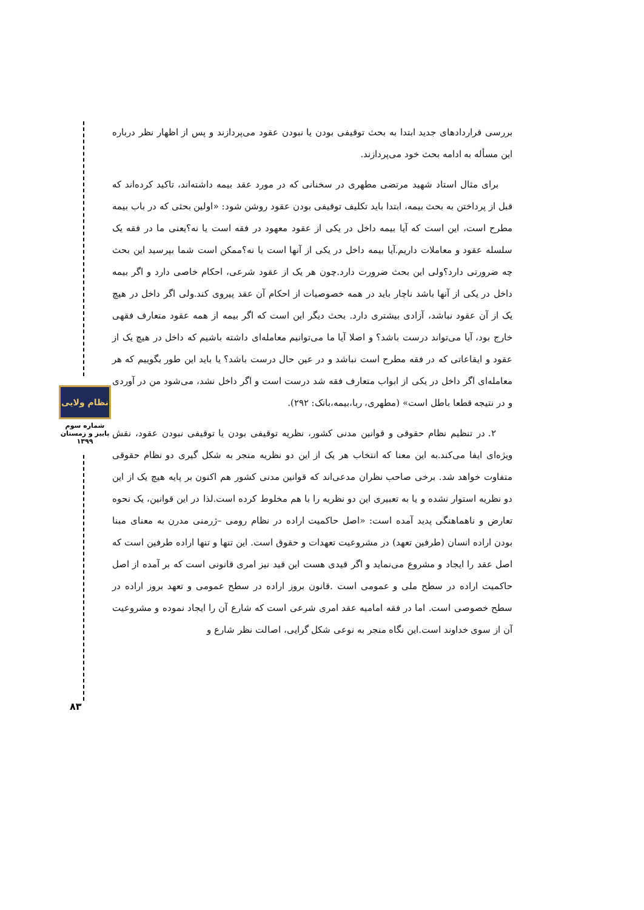بررسی قراردادهای جدید ابتدا به بحث توقیفی بودن یا نبودن عقود می‌پردازند و پس از اظهار نظر درباره این مسأله به ادامه بحث خود می‌پردازند.
برای مثال استاد شهید مرتضی مطهری در سخنانی که در مورد عقد بیمه داشته‌اند، تاکید کرده‌اند که قبل از پرداختن به بحث بیمه، ابتدا باید تکلیف توقیفی بودن عقود روشن شود: «اولین بحثی که در باب بیمه مطرح است، این است که آیا بیمه داخل در یکی از عقود معهود در فقه است یا نه؟یعنی ما در فقه یک سلسله عقود و معاملات داریم.آیا بیمه داخل در یکی از آنها است یا نه؟ممکن است شما بپرسید این بحث چه ضرورتی دارد؟ولی این بحث ضرورت دارد.چون هر یک از عقود شرعی، احکام خاصی دارد و اگر بیمه داخل در یکی از آنها باشد ناچار باید در همه خصوصیات از احکام آن عقد پیروی کند.ولی اگر داخل در هیچ یک از آن عقود نباشد، آزادی بیشتری دارد. بحث دیگر این است که اگر بیمه از همه عقود متعارف فقهی خارج بود، آیا می‌تواند درست باشد؟ و اصلا آیا ما می‌توانیم معامله‌ای داشته باشیم که داخل در هیچ یک از عقود و ایقاعاتی که در فقه مطرح است نباشد و در عین حال درست باشد؟ یا باید این طور بگوییم که هر معامله‌ای اگر داخل در یکی از ابواب متعارف فقه شد درست است و اگر داخل نشد، می‌شود من در آوردی و در نتیجه قطعا باطل است» (مطهری، ربا،بیمه،بانک: ۲۹۲).
۲. در تنظیم نظام حقوقی و قوانین مدنی کشور، نظریه توقیفی بودن یا توقیفی نبودن عقود، نقش ویژه‌ای ایفا می‌کند.به این معنا که انتخاب هر یک از این دو نظریه منجر به شکل گیری دو نظام حقوقی متفاوت خواهد شد. برخی صاحب نظران مدعی‌اند که قوانین مدنی کشور هم اکنون بر پایه هیچ یک از این دو نظریه استوار نشده و یا به تعبیری این دو نظریه را با هم مخلوط کرده است.لذا در این قوانین، یک نحوه تعارض و ناهماهنگی پدید آمده است: «اصل حاکمیت اراده در نظام رومی –ژرمنی مدرن به معنای مبنا بودن اراده انسان (طرفین تعهد) در مشروعیت تعهدات و حقوق است. این تنها و تنها اراده طرفین است که اصل عقد را ایجاد و مشروع می‌نماید و اگر قیدی هست این قید نیز امری قانونی است که بر آمده از اصل حاکمیت اراده در سطح ملی و عمومی است .قانون بروز اراده در سطح عمومی و تعهد بروز اراده در سطح خصوصی است. اما در فقه امامیه عقد امری شرعی است که شارع آن را ایجاد نموده و مشروعیت آن از سوی خداوند است.این نگاه منجر به نوعی شکل گرایی، اصالت نظر شارع و
نظام ولایی
شماره سوم
پاییز و زمستان
۱۳۹۹
۸۳